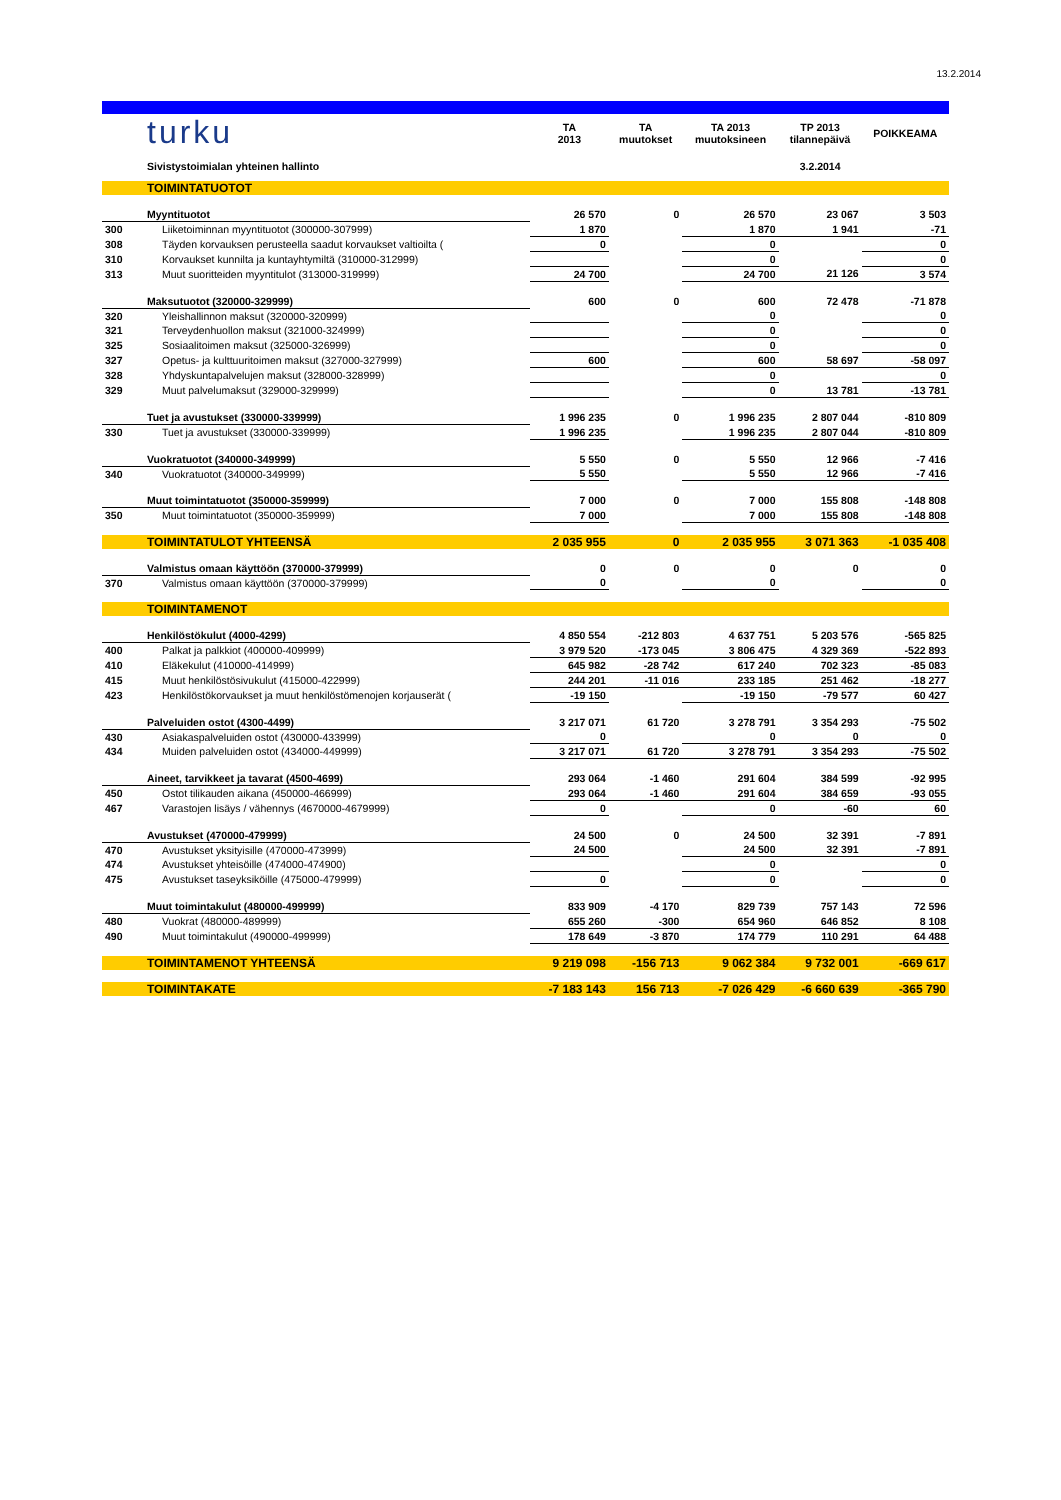13.2.2014
| | turku | TA 2013 | TA muutokset | TA 2013 muutoksineen | TP 2013 tilannepäivä | POIKKEAMA |
| | Sivistystoimialan yhteinen hallinto | | | | 3.2.2014 | |
| | TOIMINTATUOTOT | | | | | |
| | Myyntituotot | 26 570 | 0 | 26 570 | 23 067 | 3 503 |
| 300 | Liiketoiminnan myyntituotot (300000-307999) | 1 870 | | 1 870 | 1 941 | -71 |
| 308 | Täyden korvauksen perusteella saadut korvaukset valtioilta ( | 0 | | 0 | | 0 |
| 310 | Korvaukset kunnilta ja kuntayhtymiltä (310000-312999) | | | 0 | | 0 |
| 313 | Muut suoritteiden myyntitulot (313000-319999) | 24 700 | | 24 700 | 21 126 | 3 574 |
| | Maksutuotot (320000-329999) | 600 | 0 | 600 | 72 478 | -71 878 |
| 320 | Yleishallinnon maksut (320000-320999) | | | 0 | | 0 |
| 321 | Terveydenhuollon maksut (321000-324999) | | | 0 | | 0 |
| 325 | Sosiaalitoimen maksut (325000-326999) | | | 0 | | 0 |
| 327 | Opetus- ja kulttuuritoimen maksut (327000-327999) | 600 | | 600 | 58 697 | -58 097 |
| 328 | Yhdyskuntapalvelujen maksut (328000-328999) | | | 0 | | 0 |
| 329 | Muut palvelumaksut (329000-329999) | | | 0 | 13 781 | -13 781 |
| | Tuet ja avustukset (330000-339999) | 1 996 235 | 0 | 1 996 235 | 2 807 044 | -810 809 |
| 330 | Tuet ja avustukset (330000-339999) | 1 996 235 | | 1 996 235 | 2 807 044 | -810 809 |
| | Vuokratuotot (340000-349999) | 5 550 | 0 | 5 550 | 12 966 | -7 416 |
| 340 | Vuokratuotot (340000-349999) | 5 550 | | 5 550 | 12 966 | -7 416 |
| | Muut toimintatuotot (350000-359999) | 7 000 | 0 | 7 000 | 155 808 | -148 808 |
| 350 | Muut toimintatuotot (350000-359999) | 7 000 | | 7 000 | 155 808 | -148 808 |
| | TOIMINTATULOT YHTEENSÄ | 2 035 955 | 0 | 2 035 955 | 3 071 363 | -1 035 408 |
| | Valmistus omaan käyttöön (370000-379999) | 0 | 0 | 0 | 0 | 0 |
| 370 | Valmistus omaan käyttöön (370000-379999) | 0 | | 0 | | 0 |
| | TOIMINTAMENOT | | | | | |
| | Henkilöstökulut (4000-4299) | 4 850 554 | -212 803 | 4 637 751 | 5 203 576 | -565 825 |
| 400 | Palkat ja palkkiot (400000-409999) | 3 979 520 | -173 045 | 3 806 475 | 4 329 369 | -522 893 |
| 410 | Eläkekulut (410000-414999) | 645 982 | -28 742 | 617 240 | 702 323 | -85 083 |
| 415 | Muut henkilöstösivukulut (415000-422999) | 244 201 | -11 016 | 233 185 | 251 462 | -18 277 |
| 423 | Henkilöstökorvaukset ja muut henkilöstömenojen korjauserät ( | -19 150 | | -19 150 | -79 577 | 60 427 |
| | Palveluiden ostot (4300-4499) | 3 217 071 | 61 720 | 3 278 791 | 3 354 293 | -75 502 |
| 430 | Asiakaspalveluiden ostot (430000-433999) | 0 | | 0 | 0 | 0 |
| 434 | Muiden palveluiden ostot (434000-449999) | 3 217 071 | 61 720 | 3 278 791 | 3 354 293 | -75 502 |
| | Aineet, tarvikkeet ja tavarat (4500-4699) | 293 064 | -1 460 | 291 604 | 384 599 | -92 995 |
| 450 | Ostot tilikauden aikana (450000-466999) | 293 064 | -1 460 | 291 604 | 384 659 | -93 055 |
| 467 | Varastojen lisäys / vähennys (4670000-4679999) | 0 | | 0 | -60 | 60 |
| | Avustukset (470000-479999) | 24 500 | 0 | 24 500 | 32 391 | -7 891 |
| 470 | Avustukset yksityisille (470000-473999) | 24 500 | | 24 500 | 32 391 | -7 891 |
| 474 | Avustukset yhteisöille (474000-474900) | | | 0 | | 0 |
| 475 | Avustukset taseyksiköille (475000-479999) | 0 | | 0 | | 0 |
| | Muut toimintakulut (480000-499999) | 833 909 | -4 170 | 829 739 | 757 143 | 72 596 |
| 480 | Vuokrat (480000-489999) | 655 260 | -300 | 654 960 | 646 852 | 8 108 |
| 490 | Muut toimintakulut (490000-499999) | 178 649 | -3 870 | 174 779 | 110 291 | 64 488 |
| | TOIMINTAMENOT YHTEENSÄ | 9 219 098 | -156 713 | 9 062 384 | 9 732 001 | -669 617 |
| | TOIMINTAKATE | -7 183 143 | 156 713 | -7 026 429 | -6 660 639 | -365 790 |